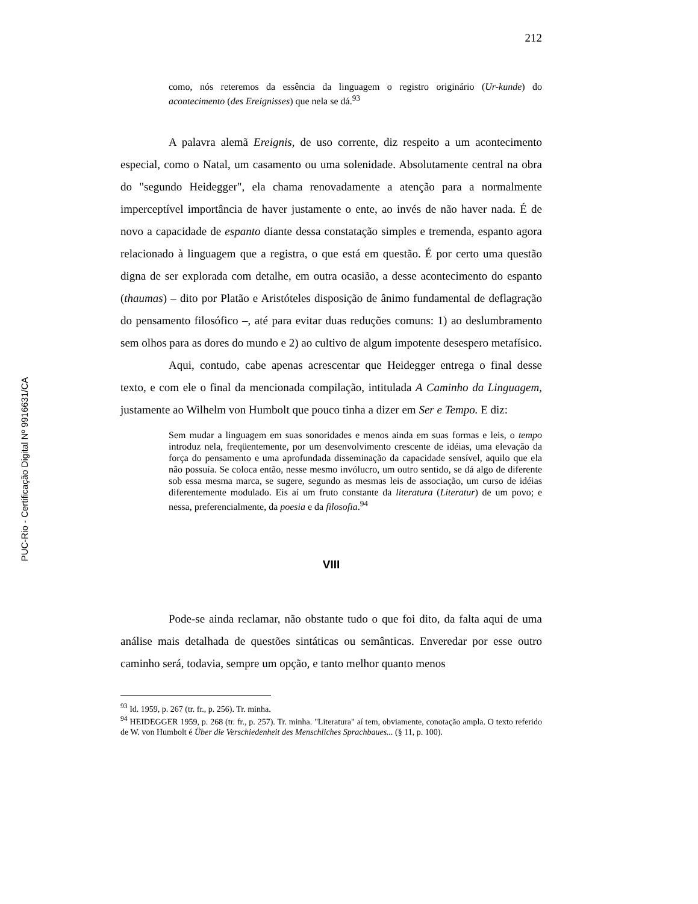PUC-Rio - Certificação Digital Nº 9916631/CA
212
como, nós reteremos da essência da linguagem o registro originário (Ur-kunde) do acontecimento (des Ereignisses) que nela se dá.<sup>93</sup>
A palavra alemã Ereignis, de uso corrente, diz respeito a um acontecimento especial, como o Natal, um casamento ou uma solenidade. Absolutamente central na obra do "segundo Heidegger", ela chama renovadamente a atenção para a normalmente imperceptível importância de haver justamente o ente, ao invés de não haver nada. É de novo a capacidade de espanto diante dessa constatação simples e tremenda, espanto agora relacionado à linguagem que a registra, o que está em questão. É por certo uma questão digna de ser explorada com detalhe, em outra ocasião, a desse acontecimento do espanto (thaumas) – dito por Platão e Aristóteles disposição de ânimo fundamental de deflagração do pensamento filosófico –, até para evitar duas reduções comuns: 1) ao deslumbramento sem olhos para as dores do mundo e 2) ao cultivo de algum impotente desespero metafísico.
Aqui, contudo, cabe apenas acrescentar que Heidegger entrega o final desse texto, e com ele o final da mencionada compilação, intitulada A Caminho da Linguagem, justamente ao Wilhelm von Humbolt que pouco tinha a dizer em Ser e Tempo. E diz:
Sem mudar a linguagem em suas sonoridades e menos ainda em suas formas e leis, o tempo introduz nela, freqüentemente, por um desenvolvimento crescente de idéias, uma elevação da força do pensamento e uma aprofundada disseminação da capacidade sensível, aquilo que ela não possuía. Se coloca então, nesse mesmo invólucro, um outro sentido, se dá algo de diferente sob essa mesma marca, se sugere, segundo as mesmas leis de associação, um curso de idéias diferentemente modulado. Eis aí um fruto constante da literatura (Literatur) de um povo; e nessa, preferencialmente, da poesia e da filosofia.<sup>94</sup>
VIII
Pode-se ainda reclamar, não obstante tudo o que foi dito, da falta aqui de uma análise mais detalhada de questões sintáticas ou semânticas. Enveredar por esse outro caminho será, todavia, sempre um opção, e tanto melhor quanto menos
<sup>93</sup> Id. 1959, p. 267 (tr. fr., p. 256). Tr. minha.
<sup>94</sup> HEIDEGGER 1959, p. 268 (tr. fr., p. 257). Tr. minha. "Literatura" aí tem, obviamente, conotação ampla. O texto referido de W. von Humbolt é Über die Verschiedenheit des Menschliches Sprachbaues... (§ 11, p. 100).